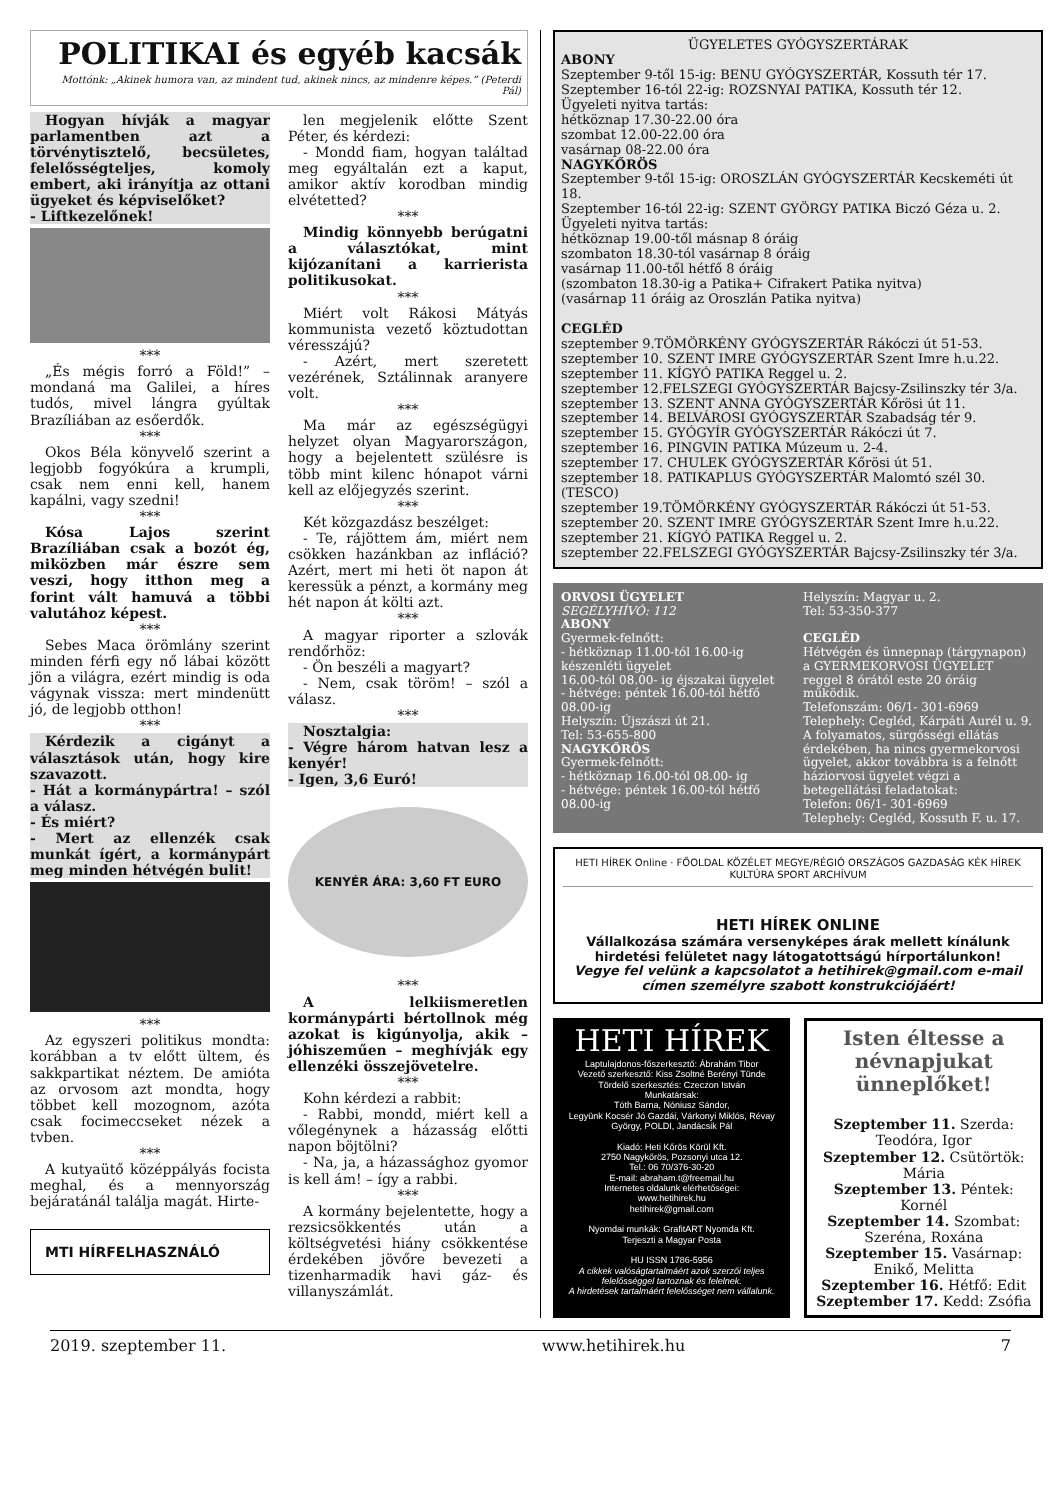POLITIKAI és egyéb kacsák
Mottónk: „Akinek humora van, az mindent tud, akinek nincs, az mindenre képes.” (Peterdi Pál)
Hogyan hívják a magyar parlamentben azt a törvénytisztelő, becsületes, felelősségteljes, komoly embert, aki irányítja az ottani ügyeket és képviselőket?
- Liftkezelőnek!
***
„És mégis forró a Föld!” – mondaná ma Galilei, a híres tudós, mivel lángra gyúltak Brazíliában az esőerdők.
***
Okos Béla könyvelő szerint a legjobb fogyókúra a krumpli, csak nem enni kell, hanem kapálni, vagy szedni!
***
Kósa Lajos szerint Brazíliában csak a bozót ég, miközben már észre sem veszi, hogy itthon meg a forint vált hamuvá a többi valutához képest.
***
Sebes Maca örömlány szerint minden férfi egy nő lábai között jön a világra, ezért mindig is oda vágynak vissza: mert mindenütt jó, de legjobb otthon!
***
Kérdezik a cigányt a választások után, hogy kire szavazott.
- Hát a kormánypártra! – szól a válasz.
- És miért?
- Mert az ellenzék csak munkát ígért, a kormánypárt meg minden hétvégén bulit!
***
Az egyszeri politikus mondta: korábban a tv előtt ültem, és sakkpartikat néztem. De amióta az orvosom azt mondta, hogy többet kell mozognom, azóta csak focimeccseket nézek a tvben.
***
A kutyaütő középpályás focista meghal, és a mennyország bejáratánál találja magát. Hirte-
MTI HÍRFELHASZNÁLÓ
len megjelenik előtte Szent Péter, és kérdezi:
- Mondd fiam, hogyan találtad meg egyáltalán ezt a kaput, amikor aktív korodban mindig elvétetted?
***
Mindig könnyebb berúgatni a választókat, mint kijózanítani a karrierista politikusokat.
***
Miért volt Rákosi Mátyás kommunista vezető köztudottan véresszájú?
- Azért, mert szeretett vezérének, Sztálinnak aranyere volt.
***
Ma már az egészségügyi helyzet olyan Magyarországon, hogy a bejelentett szülésre is több mint kilenc hónapot várni kell az előjegyzés szerint.
***
Két közgazdász beszélget:
- Te, rájöttem ám, miért nem csökken hazánkban az infláció? Azért, mert mi heti öt napon át keressük a pénzt, a kormány meg hét napon át költi azt.
***
A magyar riporter a szlovák rendőrhöz:
- Ön beszéli a magyart?
- Nem, csak töröm! – szól a válasz.
***
Nosztalgia:
- Végre három hatvan lesz a kenyér!
- Igen, 3,6 Euró!
KENYÉR ÁRA: 3,60 FT EURO
***
A lelkiismeretlen kormánypárti bértollnok még azokat is kigúnyolja, akik – jóhiszeműen – meghívják egy ellenzéki összejövetelre.
***
Kohn kérdezi a rabbit:
- Rabbi, mondd, miért kell a vőlegénynek a házasság előtti napon böjtölni?
- Na, ja, a házassághoz gyomor is kell ám! – így a rabbi.
***
A kormány bejelentette, hogy a rezsicsökkentés után a költségvetési hiány csökkentése érdekében jövőre bevezeti a tizenharmadik havi gáz- és villanyszámlát.
ÜGYELETES GYÓGYSZERTÁRAK
ABONY
Szeptember 9-től 15-ig: BENU GYÓGYSZERTÁR, Kossuth tér 17.
Szeptember 16-tól 22-ig: ROZSNYAI PATIKA, Kossuth tér 12.
Ügyeleti nyitva tartás:
hétköznap 17.30-22.00 óra
szombat 12.00-22.00 óra
vasárnap 08-22.00 óra
NAGYKŐRÖS
Szeptember 9-től 15-ig: OROSZLÁN GYÓGYSZERTÁR Kecskeméti út 18.
Szeptember 16-tól 22-ig: SZENT GYÖRGY PATIKA Biczó Géza u. 2.
Ügyeleti nyitva tartás:
hétköznap 19.00-től másnap 8 óráig
szombaton 18.30-tól vasárnap 8 óráig
vasárnap 11.00-től hétfő 8 óráig
(szombaton 18.30-ig a Patika+ Cifrakert Patika nyitva)
(vasárnap 11 óráig az Oroszlán Patika nyitva)
CEGLÉD
szeptember 9.TÖMÖRKÉNY GYÓGYSZERTÁR Rákóczi út 51-53.
szeptember 10. SZENT IMRE GYÓGYSZERTÁR Szent Imre h.u.22.
szeptember 11. KÍGYÓ PATIKA Reggel u. 2.
szeptember 12.FELSZEGI GYÓGYSZERTÁR Bajcsy-Zsilinszky tér 3/a.
szeptember 13. SZENT ANNA GYÓGYSZERTÁR Kőrösi út 11.
szeptember 14. BELVÁROSI GYÓGYSZERTÁR Szabadság tér 9.
szeptember 15. GYÓGYÍR GYÓGYSZERTÁR Rákóczi út 7.
szeptember 16. PINGVIN PATIKA Múzeum u. 2-4.
szeptember 17. CHULEK GYÓGYSZERTÁR Kőrösi út 51.
szeptember 18. PATIKAPLUS GYÓGYSZERTÁR Malomtó szél 30. (TESCO)
szeptember 19.TÖMÖRKÉNY GYÓGYSZERTÁR Rákóczi út 51-53.
szeptember 20. SZENT IMRE GYÓGYSZERTÁR Szent Imre h.u.22.
szeptember 21. KÍGYÓ PATIKA Reggel u. 2.
szeptember 22.FELSZEGI GYÓGYSZERTÁR Bajcsy-Zsilinszky tér 3/a.
ORVOSI ÜGYELET
SEGÉLYHÍVÓ: 112
ABONY
Gyermek-felnőtt:
- hétköznap 11.00-tól 16.00-ig készenléti ügyelet
16.00-tól 08.00- ig éjszakai ügyelet
- hétvége: péntek 16.00-tól hétfő 08.00-ig
Helyszín: Újszászi út 21.
Tel: 53-655-800
NAGYKŐRÖS
Gyermek-felnőtt:
- hétköznap 16.00-tól 08.00- ig
- hétvége: péntek 16.00-tól hétfő 08.00-ig
Helyszín: Magyar u. 2.
Tel: 53-350-377
CEGLÉD
Hétvégén és ünnepnap (tárgynapon) a GYERMEKORVOSI ÜGYELET reggel 8 órától este 20 óráig működik.
Telefonszám: 06/1- 301-6969
Telephely: Cegléd, Kárpáti Aurél u. 9.
A folyamatos, sürgősségi ellátás érdekében, ha nincs gyermekorvosi ügyelet, akkor továbbra is a felnőtt háziorvosi ügyelet végzi a betegellátási feladatokat:
Telefon: 06/1- 301-6969
Telephely: Cegléd, Kossuth F. u. 17.
HETI HÍREK Online · FŐOLDAL KÖZÉLET MEGYE/RÉGIÓ ORSZÁGOS GAZDASÁG KÉK HÍREK KULTÚRA SPORT ARCHÍVUM
HETI HÍREK ONLINE
Vállalkozása számára versenyképes árak mellett kínálunk hirdetési felületet nagy látogatottságú hírportálunkon!
Vegye fel velünk a kapcsolatot a hetihirek@gmail.com e-mail címen személyre szabott konstrukciójáért!
HETI HÍREK
Laptulajdonos-főszerkesztő: Ábrahám Tibor
Vezető szerkesztő: Kiss Zsoltné Berényi Tünde
Tördelő szerkesztés: Czeczon István
Munkatársak:
Tóth Barna, Nóniusz Sándor,
Legyünk Kocsér Jó Gazdái, Várkonyi Miklós, Révay György, POLDI, Jandácsik Pál
Kiadó: Heti Kőrös Körül Kft.
2750 Nagykőrös, Pozsonyi utca 12.
Tel.: 06 70/376-30-20
E-mail: abraham.t@freemail.hu
Internetes oldalunk elérhetőségei:
www.hetihirek.hu
hetihirek@gmail.com
Nyomdai munkák: GrafitART Nyomda Kft.
Terjeszti a Magyar Posta
HU ISSN 1786-5956
A cikkek valóságtartalmáért azok szerzői teljes felelősséggel tartoznak és felelnek.
A hirdetések tartalmáért felelősséget nem vállalunk.
Isten éltesse a névnapjukat ünneplőket!
Szeptember 11. Szerda: Teodóra, Igor
Szeptember 12. Csütörtök: Mária
Szeptember 13. Péntek: Kornél
Szeptember 14. Szombat: Szeréna, Roxána
Szeptember 15. Vasárnap: Enikő, Melitta
Szeptember 16. Hétfő: Edit
Szeptember 17. Kedd: Zsófia
2019. szeptember 11. www.hetihirek.hu 7